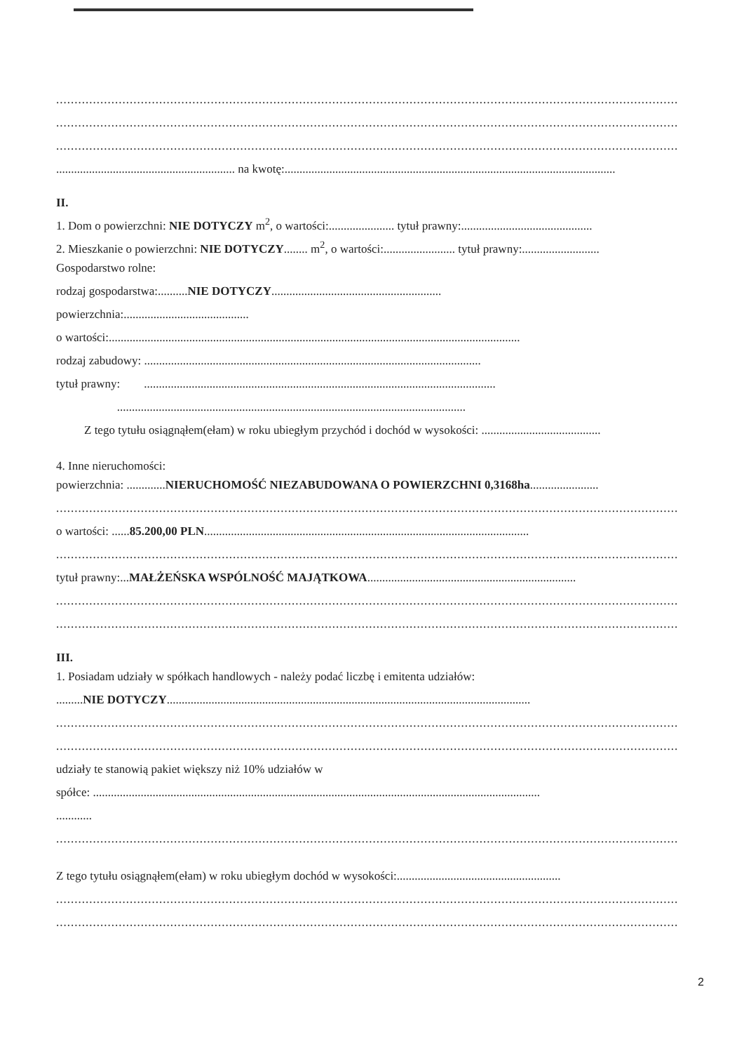.........................................................................................................................................................................
.........................................................................................................................................................................
.........................................................................................................................................................................
............................................................ na kwotę:...............................................................................................................
II.
1. Dom o powierzchni: NIE DOTYCZY m<sup>2</sup>, o wartości:...................... tytuł prawny:............................................
2. Mieszkanie o powierzchni: NIE DOTYCZY........ m<sup>2</sup>, o wartości:........................ tytuł prawny:..........................
Gospodarstwo rolne:
rodzaj gospodarstwa:..........NIE DOTYCZY.........................................................
powierzchnia:..........................................
o wartości:..........................................................................................................................................
rodzaj zabudowy: .................................................................................................................
tytuł prawny: ......................................................................................................................
.....................................................................................................................
Z tego tytułu osiągnąłem(ełam) w roku ubiegłym przychód i dochód w wysokości: ........................................
4. Inne nieruchomości:
powierzchnia: .............NIERUCHOMOŚĆ NIEZABUDOWANA O POWIERZCHNI 0,3168ha.......................
.........................................................................................................................................................................
o wartości: ......85.200,00 PLN.............................................................................................................
.........................................................................................................................................................................
tytuł prawny:...MAŁŻEŃSKA WSPÓLNOŚĆ MAJĄTKOWA......................................................................
.........................................................................................................................................................................
.........................................................................................................................................................................
III.
1. Posiadam udziały w spółkach handlowych - należy podać liczbę i emitenta udziałów:
.........NIE DOTYCZY..........................................................................................................................
.........................................................................................................................................................................
.........................................................................................................................................................................
udziały te stanowią pakiet większy niż 10% udziałów w
spółce: ......................................................................................................................................................
............
.........................................................................................................................................................................
Z tego tytułu osiągnąłem(ełam) w roku ubiegłym dochód w wysokości:.......................................................
.........................................................................................................................................................................
.........................................................................................................................................................................
2